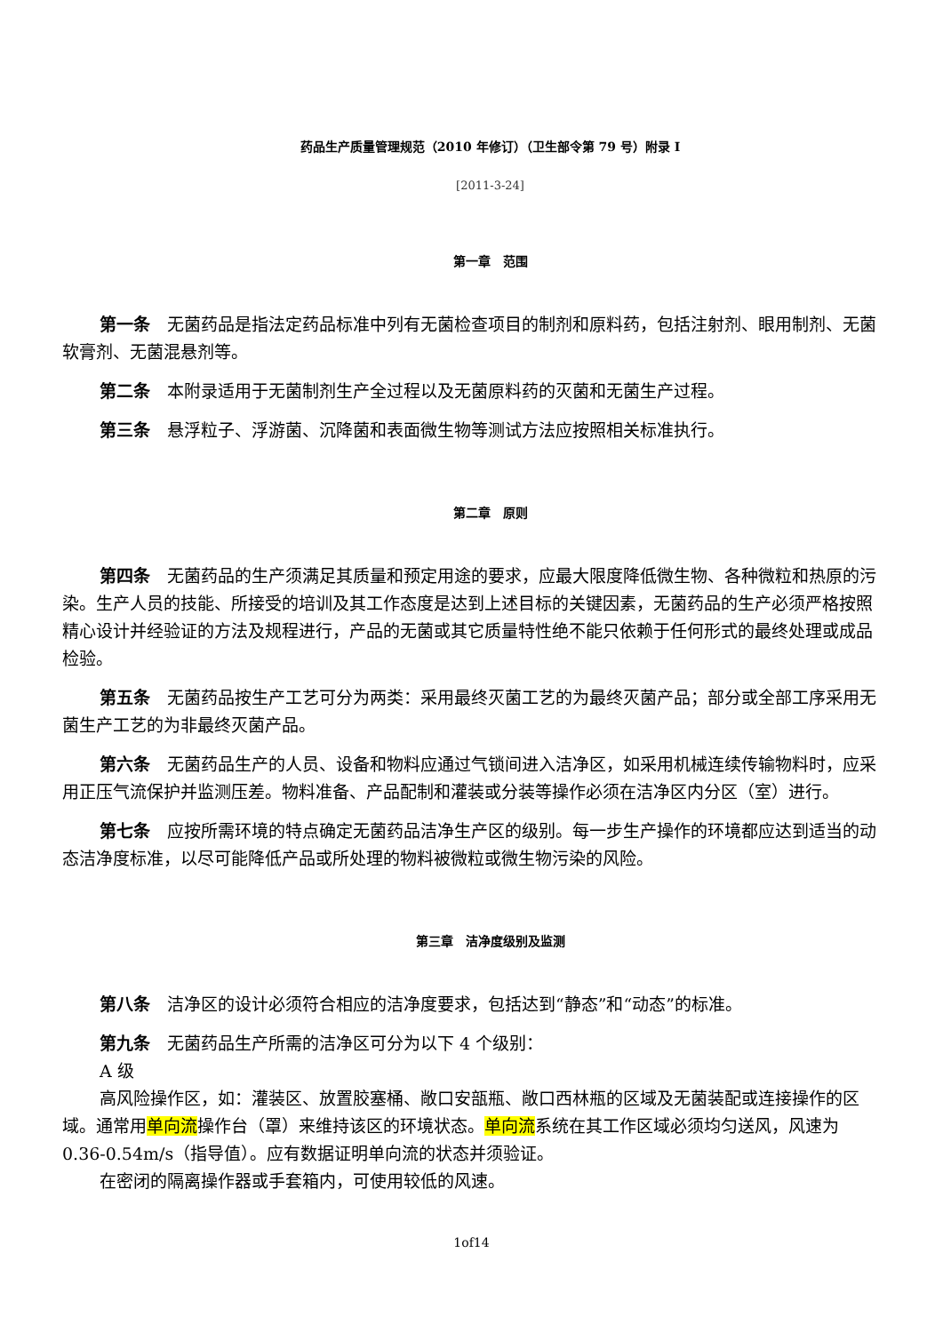药品生产质量管理规范（2010 年修订）（卫生部令第 79 号）附录 I
[2011-3-24]
第一章　范围
第一条　无菌药品是指法定药品标准中列有无菌检查项目的制剂和原料药，包括注射剂、眼用制剂、无菌软膏剂、无菌混悬剂等。
第二条　本附录适用于无菌制剂生产全过程以及无菌原料药的灭菌和无菌生产过程。
第三条　悬浮粒子、浮游菌、沉降菌和表面微生物等测试方法应按照相关标准执行。
第二章　原则
第四条　无菌药品的生产须满足其质量和预定用途的要求，应最大限度降低微生物、各种微粒和热原的污染。生产人员的技能、所接受的培训及其工作态度是达到上述目标的关键因素，无菌药品的生产必须严格按照精心设计并经验证的方法及规程进行，产品的无菌或其它质量特性绝不能只依赖于任何形式的最终处理或成品检验。
第五条　无菌药品按生产工艺可分为两类：采用最终灭菌工艺的为最终灭菌产品；部分或全部工序采用无菌生产工艺的为非最终灭菌产品。
第六条　无菌药品生产的人员、设备和物料应通过气锁间进入洁净区，如采用机械连续传输物料时，应采用正压气流保护并监测压差。物料准备、产品配制和灌装或分装等操作必须在洁净区内分区（室）进行。
第七条　应按所需环境的特点确定无菌药品洁净生产区的级别。每一步生产操作的环境都应达到适当的动态洁净度标准，以尽可能降低产品或所处理的物料被微粒或微生物污染的风险。
第三章　洁净度级别及监测
第八条　洁净区的设计必须符合相应的洁净度要求，包括达到“静态”和“动态”的标准。
第九条　无菌药品生产所需的洁净区可分为以下 4 个级别：
A 级
高风险操作区，如：灌装区、放置胶塞桶、敞口安瓿瓶、敞口西林瓶的区域及无菌装配或连接操作的区域。通常用单向流操作台（罩）来维持该区的环境状态。单向流系统在其工作区域必须均匀送风，风速为 0.36-0.54m/s（指导值）。应有数据证明单向流的状态并须验证。
在密闭的隔离操作器或手套箱内，可使用较低的风速。
1of14